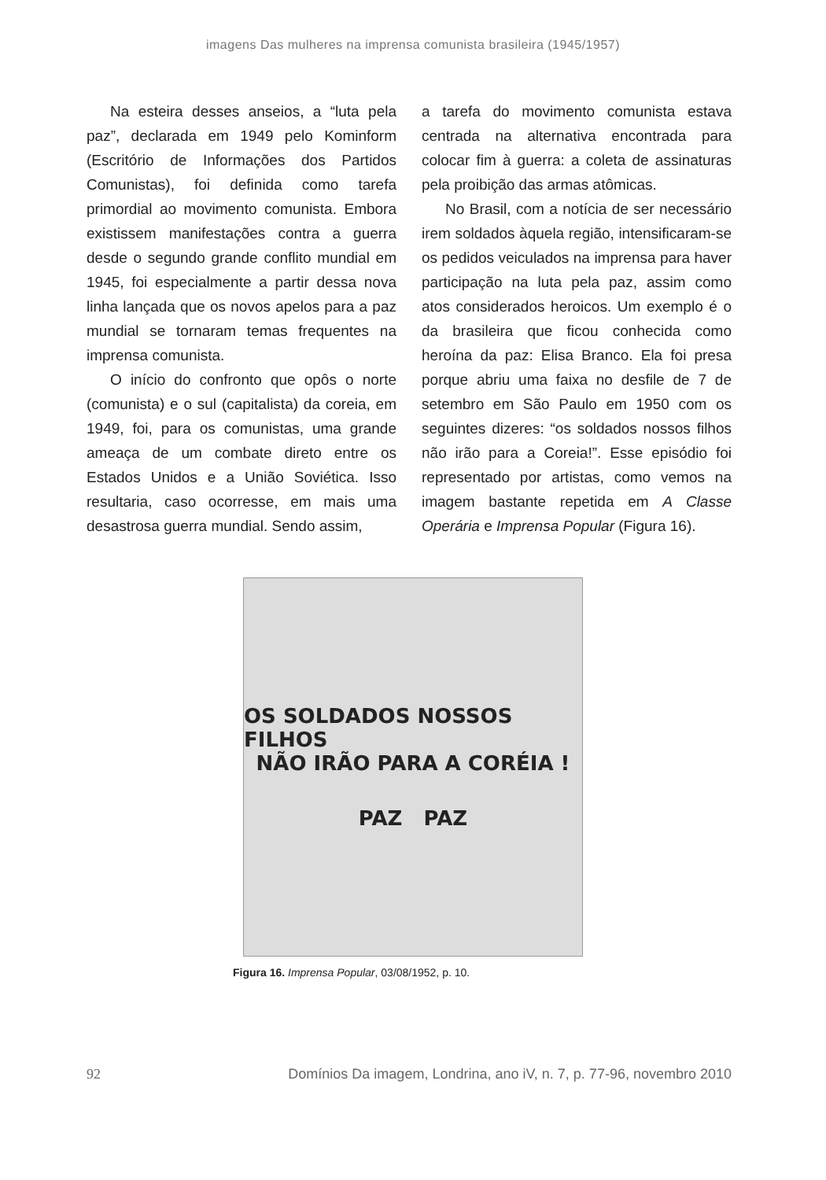imagens Das mulheres na imprensa comunista brasileira (1945/1957)
Na esteira desses anseios, a “luta pela paz”, declarada em 1949 pelo Kominform (Escritório de Informações dos Partidos Comunistas), foi definida como tarefa primordial ao movimento comunista. Embora existissem manifestações contra a guerra desde o segundo grande conflito mundial em 1945, foi especialmente a partir dessa nova linha lançada que os novos apelos para a paz mundial se tornaram temas frequentes na imprensa comunista.
O início do confronto que opôs o norte (comunista) e o sul (capitalista) da coreia, em 1949, foi, para os comunistas, uma grande ameaça de um combate direto entre os Estados Unidos e a União Soviética. Isso resultaria, caso ocorresse, em mais uma desastrosa guerra mundial. Sendo assim,
a tarefa do movimento comunista estava centrada na alternativa encontrada para colocar fim à guerra: a coleta de assinaturas pela proibição das armas atômicas.
No Brasil, com a notícia de ser necessário irem soldados àquela região, intensificaram-se os pedidos veiculados na imprensa para haver participação na luta pela paz, assim como atos considerados heroicos. Um exemplo é o da brasileira que ficou conhecida como heroína da paz: Elisa Branco. Ela foi presa porque abriu uma faixa no desfile de 7 de setembro em São Paulo em 1950 com os seguintes dizeres: “os soldados nossos filhos não irão para a Coreia!”. Esse episódio foi representado por artistas, como vemos na imagem bastante repetida em A Classe Operária e Imprensa Popular (Figura 16).
OS SOLDADOS NOSSOS FILHOS
NÃO IRÃO PARA A CORÉIA !
PAZ PAZ
Figura 16. Imprensa Popular, 03/08/1952, p. 10.
92 Domínios Da imagem, Londrina, ano iV, n. 7, p. 77-96, novembro 2010